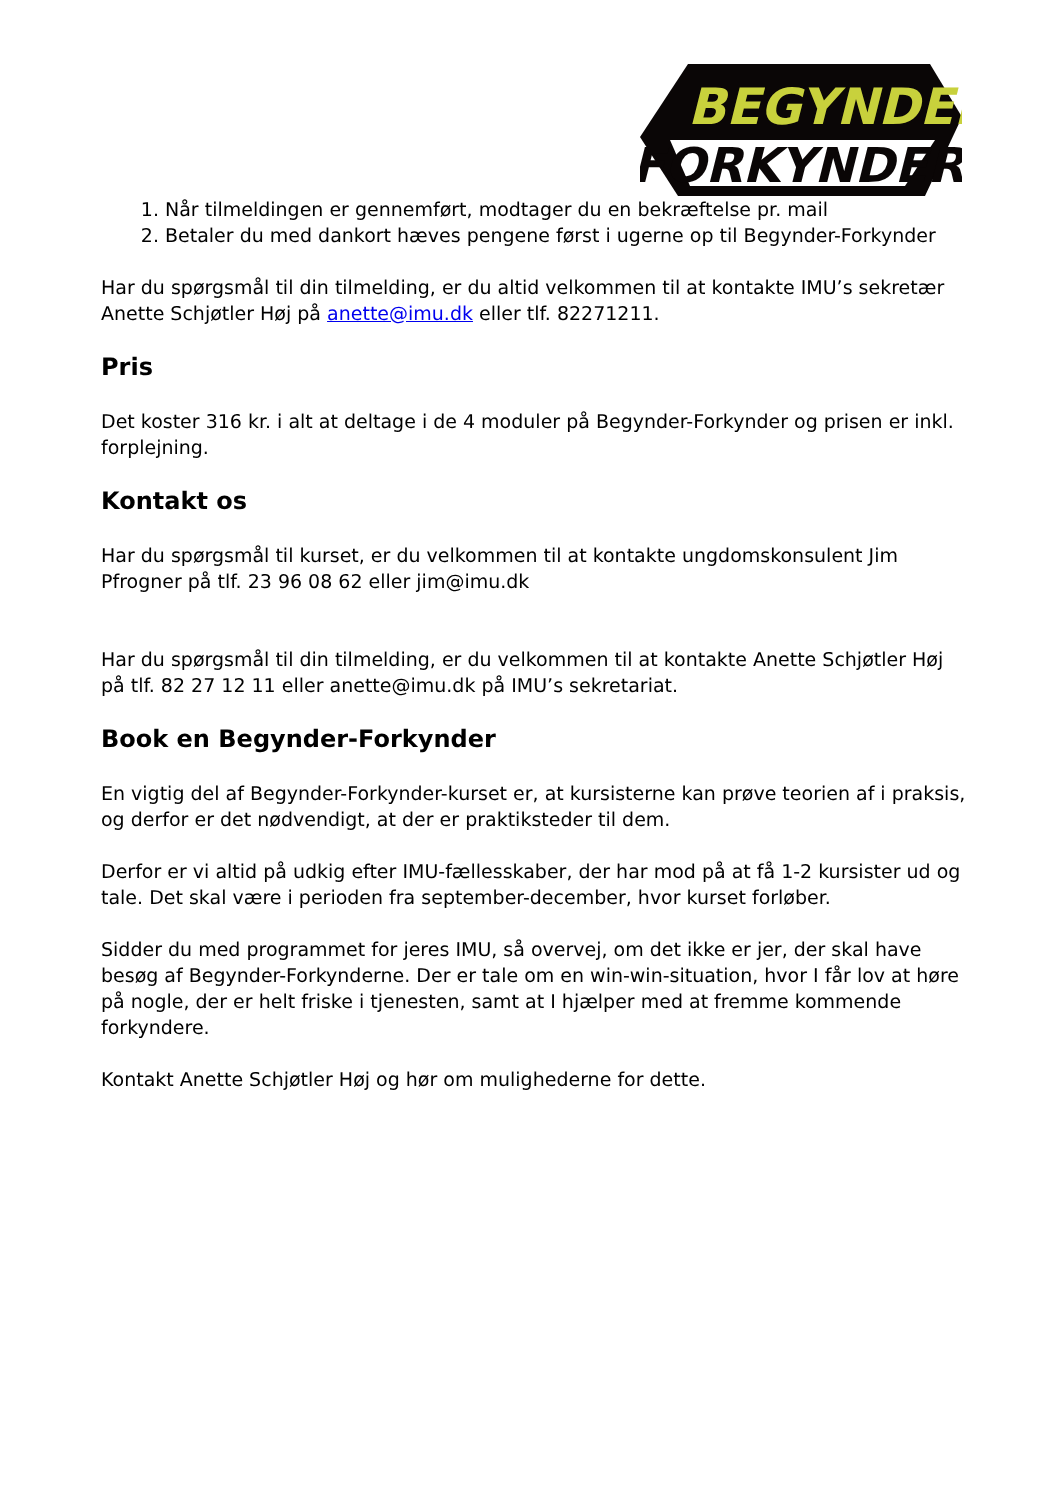BEGYNDER
FORKYNDER
1. Når tilmeldingen er gennemført, modtager du en bekræftelse pr. mail
2. Betaler du med dankort hæves pengene først i ugerne op til Begynder-Forkynder
Har du spørgsmål til din tilmelding, er du altid velkommen til at kontakte IMU’s sekretær Anette Schjøtler Høj på anette@imu.dk eller tlf. 82271211.
Pris
Det koster 316 kr. i alt at deltage i de 4 moduler på Begynder-Forkynder og prisen er inkl. forplejning.
Kontakt os
Har du spørgsmål til kurset, er du velkommen til at kontakte ungdomskonsulent Jim Pfrogner på tlf. 23 96 08 62 eller jim@imu.dk
Har du spørgsmål til din tilmelding, er du velkommen til at kontakte Anette Schjøtler Høj på tlf. 82 27 12 11 eller anette@imu.dk på IMU’s sekretariat.
Book en Begynder-Forkynder
En vigtig del af Begynder-Forkynder-kurset er, at kursisterne kan prøve teorien af i praksis, og derfor er det nødvendigt, at der er praktiksteder til dem.
Derfor er vi altid på udkig efter IMU-fællesskaber, der har mod på at få 1-2 kursister ud og tale. Det skal være i perioden fra september-december, hvor kurset forløber.
Sidder du med programmet for jeres IMU, så overvej, om det ikke er jer, der skal have besøg af Begynder-Forkynderne. Der er tale om en win-win-situation, hvor I får lov at høre på nogle, der er helt friske i tjenesten, samt at I hjælper med at fremme kommende forkyndere.
Kontakt Anette Schjøtler Høj og hør om mulighederne for dette.